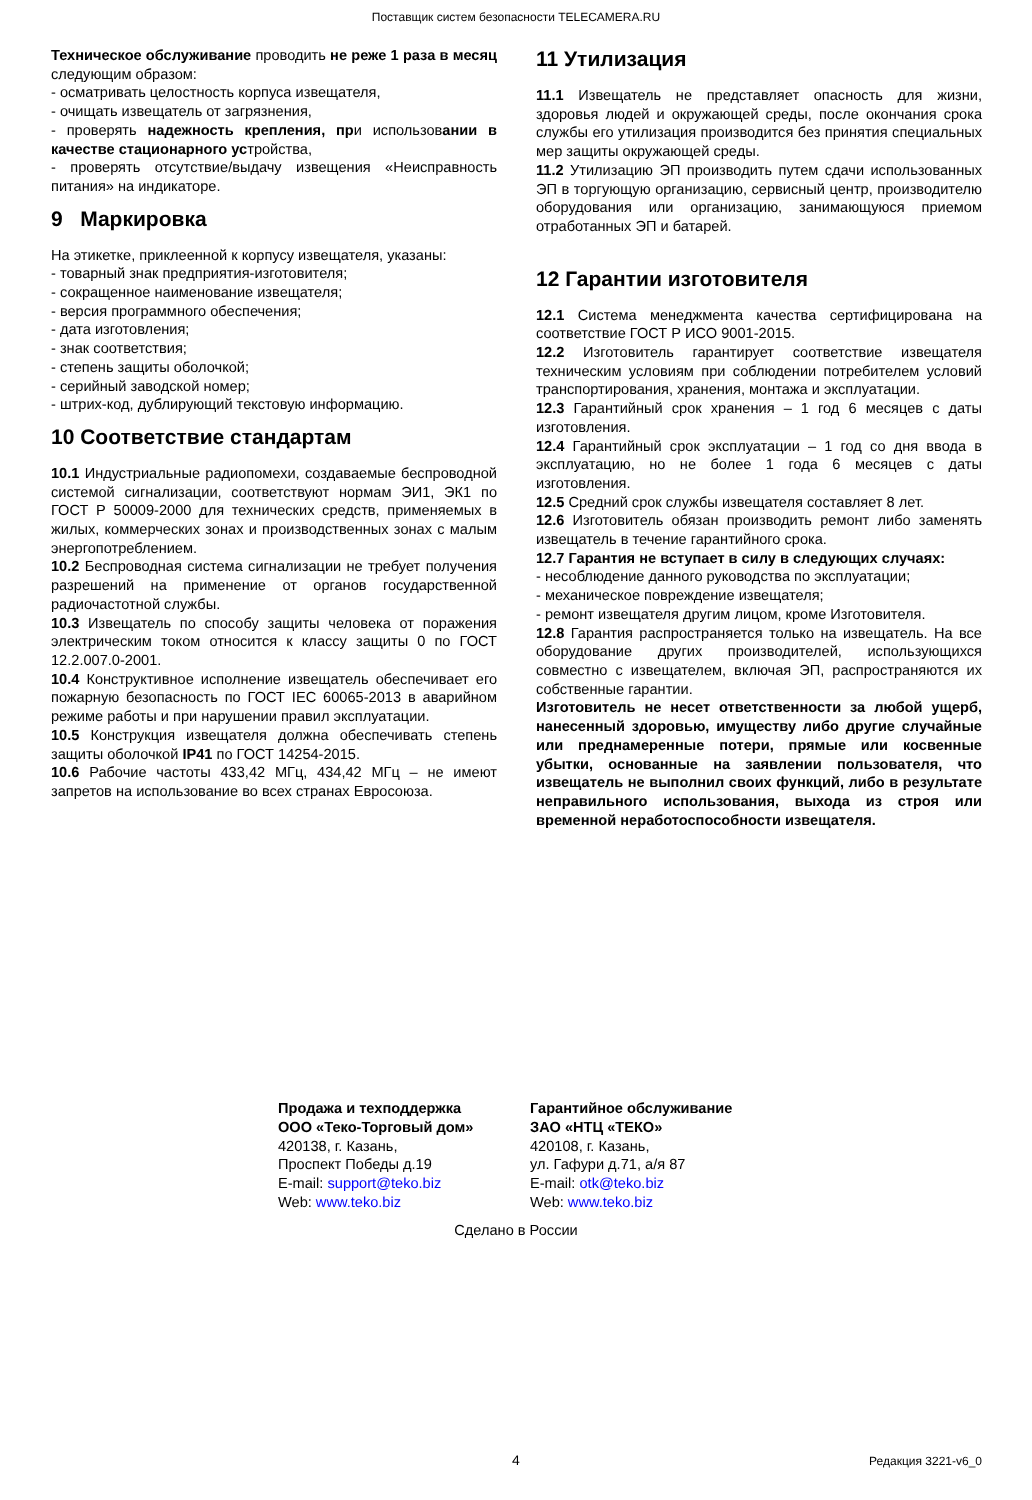Поставщик систем безопасности TELECAMERA.RU
Техническое обслуживание проводить не реже 1 раза в месяц следующим образом:
- осматривать целостность корпуса извещателя,
- очищать извещатель от загрязнения,
- проверять надежность крепления, при использовании в качестве стационарного устройства,
- проверять отсутствие/выдачу извещения «Неисправность питания» на индикаторе.
9 Маркировка
На этикетке, приклеенной к корпусу извещателя, указаны:
- товарный знак предприятия-изготовителя;
- сокращенное наименование извещателя;
- версия программного обеспечения;
- дата изготовления;
- знак соответствия;
- степень защиты оболочкой;
- серийный заводской номер;
- штрих-код, дублирующий текстовую информацию.
10 Соответствие стандартам
10.1 Индустриальные радиопомехи, создаваемые беспроводной системой сигнализации, соответствуют нормам ЭИ1, ЭК1 по ГОСТ Р 50009-2000 для технических средств, применяемых в жилых, коммерческих зонах и производственных зонах с малым энергопотреблением.
10.2 Беспроводная система сигнализации не требует получения разрешений на применение от органов государственной радиочастотной службы.
10.3 Извещатель по способу защиты человека от поражения электрическим током относится к классу защиты 0 по ГОСТ 12.2.007.0-2001.
10.4 Конструктивное исполнение извещатель обеспечивает его пожарную безопасность по ГОСТ IEC 60065-2013 в аварийном режиме работы и при нарушении правил эксплуатации.
10.5 Конструкция извещателя должна обеспечивать степень защиты оболочкой IP41 по ГОСТ 14254-2015.
10.6 Рабочие частоты 433,42 МГц, 434,42 МГц – не имеют запретов на использование во всех странах Евросоюза.
11 Утилизация
11.1 Извещатель не представляет опасность для жизни, здоровья людей и окружающей среды, после окончания срока службы его утилизация производится без принятия специальных мер защиты окружающей среды.
11.2 Утилизацию ЭП производить путем сдачи использованных ЭП в торгующую организацию, сервисный центр, производителю оборудования или организацию, занимающуюся приемом отработанных ЭП и батарей.
12 Гарантии изготовителя
12.1 Система менеджмента качества сертифицирована на соответствие ГОСТ Р ИСО 9001-2015.
12.2 Изготовитель гарантирует соответствие извещателя техническим условиям при соблюдении потребителем условий транспортирования, хранения, монтажа и эксплуатации.
12.3 Гарантийный срок хранения – 1 год 6 месяцев с даты изготовления.
12.4 Гарантийный срок эксплуатации – 1 год со дня ввода в эксплуатацию, но не более 1 года 6 месяцев с даты изготовления.
12.5 Средний срок службы извещателя составляет 8 лет.
12.6 Изготовитель обязан производить ремонт либо заменять извещатель в течение гарантийного срока.
12.7 Гарантия не вступает в силу в следующих случаях:
- несоблюдение данного руководства по эксплуатации;
- механическое повреждение извещателя;
- ремонт извещателя другим лицом, кроме Изготовителя.
12.8 Гарантия распространяется только на извещатель. На все оборудование других производителей, использующихся совместно с извещателем, включая ЭП, распространяются их собственные гарантии.
Изготовитель не несет ответственности за любой ущерб, нанесенный здоровью, имуществу либо другие случайные или преднамеренные потери, прямые или косвенные убытки, основанные на заявлении пользователя, что извещатель не выполнил своих функций, либо в результате неправильного использования, выхода из строя или временной неработоспособности извещателя.
Продажа и техподдержка
ООО «Теко-Торговый дом»
420138, г. Казань,
Проспект Победы д.19
E-mail: support@teko.biz
Web: www.teko.biz
Гарантийное обслуживание
ЗАО «НТЦ «ТЕКО»
420108, г. Казань,
ул. Гафури д.71, а/я 87
E-mail: otk@teko.biz
Web: www.teko.biz
Сделано в России
4 Редакция 3221-v6_0